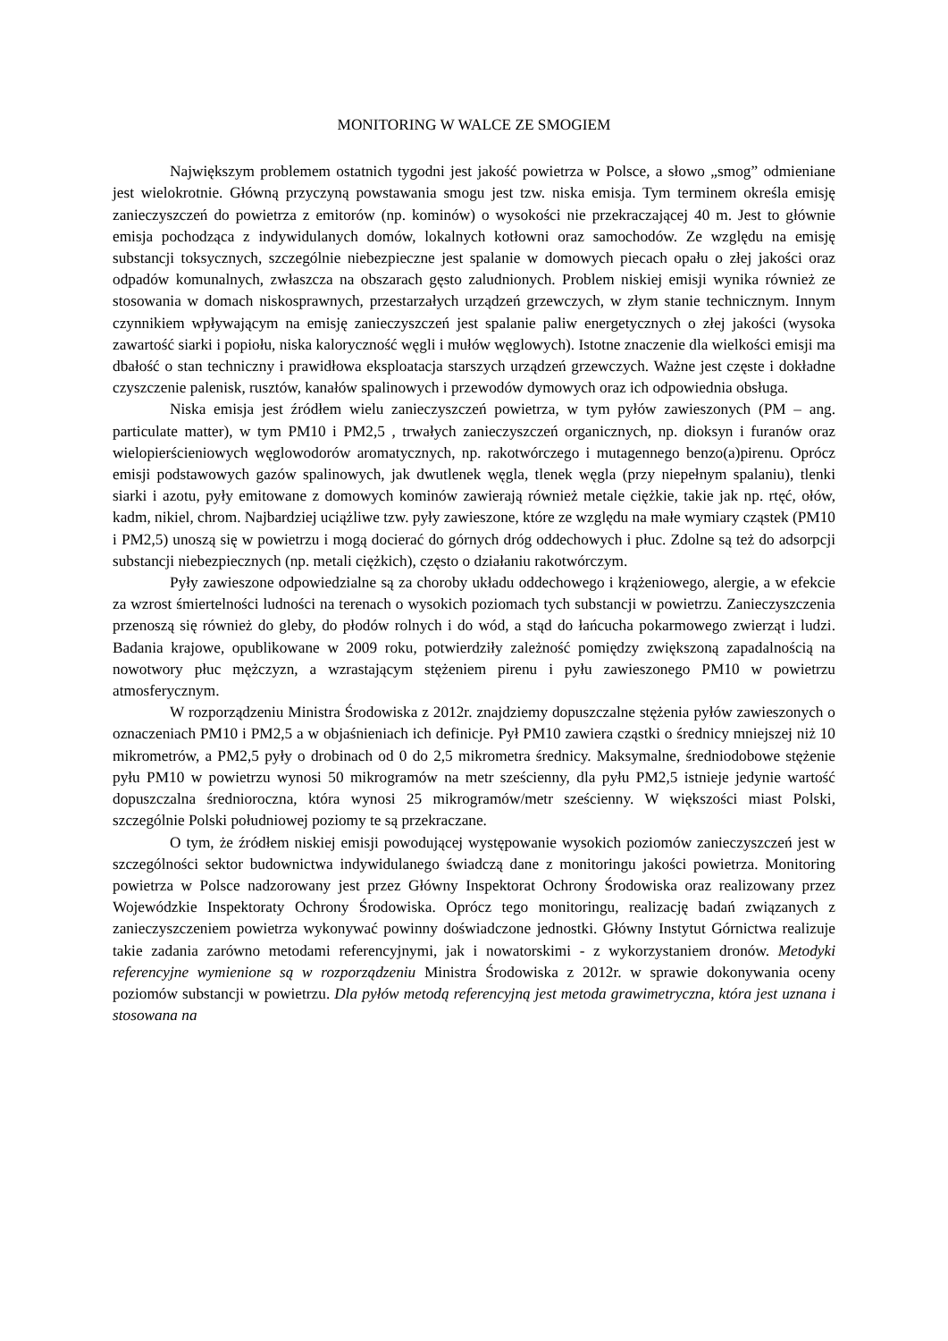MONITORING W WALCE ZE SMOGIEM
Największym problemem ostatnich tygodni jest jakość powietrza w Polsce, a słowo „smog” odmieniane jest wielokrotnie. Główną przyczyną powstawania smogu jest tzw. niska emisja. Tym terminem określa emisję zanieczyszczeń do powietrza z emitorów (np. kominów) o wysokości nie przekraczającej 40 m. Jest to głównie emisja pochodząca z indywidulanych domów, lokalnych kotłowni oraz samochodów. Ze względu na emisję substancji toksycznych, szczególnie niebezpieczne jest spalanie w domowych piecach opału o złej jakości oraz odpadów komunalnych, zwłaszcza na obszarach gęsto zaludnionych. Problem niskiej emisji wynika również ze stosowania w domach niskosprawnych, przestarzałych urządzeń grzewczych, w złym stanie technicznym. Innym czynnikiem wpływającym na emisję zanieczyszczeń jest spalanie paliw energetycznych o złej jakości (wysoka zawartość siarki i popiołu, niska kaloryczność węgli i mułów węglowych). Istotne znaczenie dla wielkości emisji ma dbałość o stan techniczny i prawidłowa eksploatacja starszych urządzeń grzewczych. Ważne jest częste i dokładne czyszczenie palenisk, rusztów, kanałów spalinowych i przewodów dymowych oraz ich odpowiednia obsługa.
Niska emisja jest źródłem wielu zanieczyszczeń powietrza, w tym pyłów zawieszonych (PM – ang. particulate matter), w tym PM10 i PM2,5 , trwałych zanieczyszczeń organicznych, np. dioksyn i furanów oraz wielopierścieniowych węglowodorów aromatycznych, np. rakotwórczego i mutagennego benzo(a)pirenu. Oprócz emisji podstawowych gazów spalinowych, jak dwutlenek węgla, tlenek węgla (przy niepełnym spalaniu), tlenki siarki i azotu, pyły emitowane z domowych kominów zawierają również metale ciężkie, takie jak np. rtęć, ołów, kadm, nikiel, chrom. Najbardziej uciążliwe tzw. pyły zawieszone, które ze względu na małe wymiary cząstek (PM10 i PM2,5) unoszą się w powietrzu i mogą docierać do górnych dróg oddechowych i płuc. Zdolne są też do adsorpcji substancji niebezpiecznych (np. metali ciężkich), często o działaniu rakotwórczym.
Pyły zawieszone odpowiedzialne są za choroby układu oddechowego i krążeniowego, alergie, a w efekcie za wzrost śmiertelności ludności na terenach o wysokich poziomach tych substancji w powietrzu. Zanieczyszczenia przenoszą się również do gleby, do płodów rolnych i do wód, a stąd do łańcucha pokarmowego zwierząt i ludzi. Badania krajowe, opublikowane w 2009 roku, potwierdziły zależność pomiędzy zwiększoną zapadalnością na nowotwory płuc mężczyzn, a wzrastającym stężeniem pirenu i pyłu zawieszonego PM10 w powietrzu atmosferycznym.
W rozporządzeniu Ministra Środowiska z 2012r. znajdziemy dopuszczalne stężenia pyłów zawieszonych o oznaczeniach PM10 i PM2,5 a w objaśnieniach ich definicje. Pył PM10 zawiera cząstki o średnicy mniejszej niż 10 mikrometrów, a PM2,5 pyły o drobinach od 0 do 2,5 mikrometra średnicy. Maksymalne, średniodobowe stężenie pyłu PM10 w powietrzu wynosi 50 mikrogramów na metr sześcienny, dla pyłu PM2,5 istnieje jedynie wartość dopuszczalna średnioroczna, która wynosi 25 mikrogramów/metr sześcienny. W większości miast Polski, szczególnie Polski południowej poziomy te są przekraczane.
O tym, że źródłem niskiej emisji powodującej występowanie wysokich poziomów zanieczyszczeń jest w szczególności sektor budownictwa indywidulanego świadczą dane z monitoringu jakości powietrza. Monitoring powietrza w Polsce nadzorowany jest przez Główny Inspektorat Ochrony Środowiska oraz realizowany przez Wojewódzkie Inspektoraty Ochrony Środowiska. Oprócz tego monitoringu, realizację badań związanych z zanieczyszczeniem powietrza wykonywać powinny doświadczone jednostki. Główny Instytut Górnictwa realizuje takie zadania zarówno metodami referencyjnymi, jak i nowatorskimi - z wykorzystaniem dronów. Metodyki referencyjne wymienione są w rozporządzeniu Ministra Środowiska z 2012r. w sprawie dokonywania oceny poziomów substancji w powietrzu. Dla pyłów metodą referencyjną jest metoda grawimetryczna, która jest uznana i stosowana na